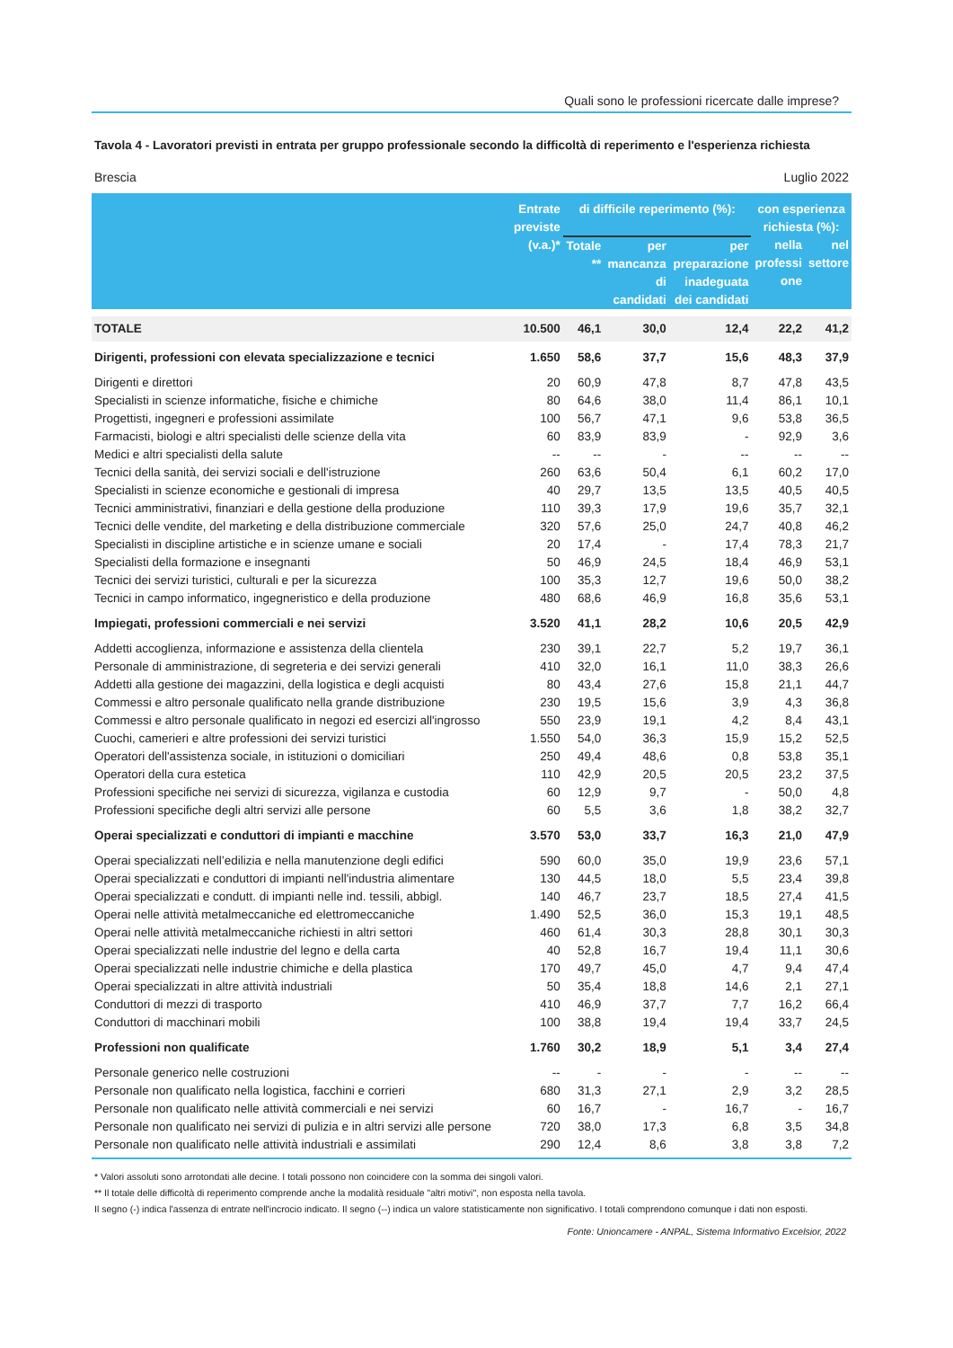Quali sono le professioni ricercate dalle imprese?
Tavola 4 - Lavoratori previsti in entrata per gruppo professionale secondo la difficoltà di reperimento e l'esperienza richiesta
Brescia Luglio 2022
| | Entrate previste (v.a.)* | di difficile reperimento (%): | | | con esperienza richiesta (%): | |
| --- | --- | --- | --- | --- | --- | --- |
| | | Totale ** | per mancanza di candidati | per preparazione inadeguata dei candidati | nella professi one | nel settore |
| TOTALE | 10.500 | 46,1 | 30,0 | 12,4 | 22,2 | 41,2 |
| Dirigenti, professioni con elevata specializzazione e tecnici | 1.650 | 58,6 | 37,7 | 15,6 | 48,3 | 37,9 |
| Dirigenti e direttori | 20 | 60,9 | 47,8 | 8,7 | 47,8 | 43,5 |
| Specialisti in scienze informatiche, fisiche e chimiche | 80 | 64,6 | 38,0 | 11,4 | 86,1 | 10,1 |
| Progettisti, ingegneri e professioni assimilate | 100 | 56,7 | 47,1 | 9,6 | 53,8 | 36,5 |
| Farmacisti, biologi e altri specialisti delle scienze della vita | 60 | 83,9 | 83,9 | - | 92,9 | 3,6 |
| Medici e altri specialisti della salute | -- | -- | - | -- | -- | -- |
| Tecnici della sanità, dei servizi sociali e dell'istruzione | 260 | 63,6 | 50,4 | 6,1 | 60,2 | 17,0 |
| Specialisti in scienze economiche e gestionali di impresa | 40 | 29,7 | 13,5 | 13,5 | 40,5 | 40,5 |
| Tecnici amministrativi, finanziari e della gestione della produzione | 110 | 39,3 | 17,9 | 19,6 | 35,7 | 32,1 |
| Tecnici delle vendite, del marketing e della distribuzione commerciale | 320 | 57,6 | 25,0 | 24,7 | 40,8 | 46,2 |
| Specialisti in discipline artistiche e in scienze umane e sociali | 20 | 17,4 | - | 17,4 | 78,3 | 21,7 |
| Specialisti della formazione e insegnanti | 50 | 46,9 | 24,5 | 18,4 | 46,9 | 53,1 |
| Tecnici dei servizi turistici, culturali e per la sicurezza | 100 | 35,3 | 12,7 | 19,6 | 50,0 | 38,2 |
| Tecnici in campo informatico, ingegneristico e della produzione | 480 | 68,6 | 46,9 | 16,8 | 35,6 | 53,1 |
| Impiegati, professioni commerciali e nei servizi | 3.520 | 41,1 | 28,2 | 10,6 | 20,5 | 42,9 |
| Addetti accoglienza, informazione e assistenza della clientela | 230 | 39,1 | 22,7 | 5,2 | 19,7 | 36,1 |
| Personale di amministrazione, di segreteria e dei servizi generali | 410 | 32,0 | 16,1 | 11,0 | 38,3 | 26,6 |
| Addetti alla gestione dei magazzini, della logistica e degli acquisti | 80 | 43,4 | 27,6 | 15,8 | 21,1 | 44,7 |
| Commessi e altro personale qualificato nella grande distribuzione | 230 | 19,5 | 15,6 | 3,9 | 4,3 | 36,8 |
| Commessi e altro personale qualificato in negozi ed esercizi all'ingrosso | 550 | 23,9 | 19,1 | 4,2 | 8,4 | 43,1 |
| Cuochi, camerieri e altre professioni dei servizi turistici | 1.550 | 54,0 | 36,3 | 15,9 | 15,2 | 52,5 |
| Operatori dell'assistenza sociale, in istituzioni o domiciliari | 250 | 49,4 | 48,6 | 0,8 | 53,8 | 35,1 |
| Operatori della cura estetica | 110 | 42,9 | 20,5 | 20,5 | 23,2 | 37,5 |
| Professioni specifiche nei servizi di sicurezza, vigilanza e custodia | 60 | 12,9 | 9,7 | - | 50,0 | 4,8 |
| Professioni specifiche degli altri servizi alle persone | 60 | 5,5 | 3,6 | 1,8 | 38,2 | 32,7 |
| Operai specializzati e conduttori di impianti e macchine | 3.570 | 53,0 | 33,7 | 16,3 | 21,0 | 47,9 |
| Operai specializzati nell’edilizia e nella manutenzione degli edifici | 590 | 60,0 | 35,0 | 19,9 | 23,6 | 57,1 |
| Operai specializzati e conduttori di impianti nell'industria alimentare | 130 | 44,5 | 18,0 | 5,5 | 23,4 | 39,8 |
| Operai specializzati e condutt. di impianti nelle ind. tessili, abbigl. | 140 | 46,7 | 23,7 | 18,5 | 27,4 | 41,5 |
| Operai nelle attività metalmeccaniche ed elettromeccaniche | 1.490 | 52,5 | 36,0 | 15,3 | 19,1 | 48,5 |
| Operai nelle attività metalmeccaniche richiesti in altri settori | 460 | 61,4 | 30,3 | 28,8 | 30,1 | 30,3 |
| Operai specializzati nelle industrie del legno e della carta | 40 | 52,8 | 16,7 | 19,4 | 11,1 | 30,6 |
| Operai specializzati nelle industrie chimiche e della plastica | 170 | 49,7 | 45,0 | 4,7 | 9,4 | 47,4 |
| Operai specializzati in altre attività industriali | 50 | 35,4 | 18,8 | 14,6 | 2,1 | 27,1 |
| Conduttori di mezzi di trasporto | 410 | 46,9 | 37,7 | 7,7 | 16,2 | 66,4 |
| Conduttori di macchinari mobili | 100 | 38,8 | 19,4 | 19,4 | 33,7 | 24,5 |
| Professioni non qualificate | 1.760 | 30,2 | 18,9 | 5,1 | 3,4 | 27,4 |
| Personale generico nelle costruzioni | -- | - | - | - | -- | -- |
| Personale non qualificato nella logistica, facchini e corrieri | 680 | 31,3 | 27,1 | 2,9 | 3,2 | 28,5 |
| Personale non qualificato nelle attività commerciali e nei servizi | 60 | 16,7 | - | 16,7 | - | 16,7 |
| Personale non qualificato nei servizi di pulizia e in altri servizi alle persone | 720 | 38,0 | 17,3 | 6,8 | 3,5 | 34,8 |
| Personale non qualificato nelle attività industriali e assimilati | 290 | 12,4 | 8,6 | 3,8 | 3,8 | 7,2 |
* Valori assoluti sono arrotondati alle decine. I totali possono non coincidere con la somma dei singoli valori.
** Il totale delle difficoltà di reperimento comprende anche la modalità residuale "altri motivi", non esposta nella tavola.
Il segno (-) indica l'assenza di entrate nell'incrocio indicato. Il segno (--) indica un valore statisticamente non significativo. I totali comprendono comunque i dati non esposti.
Fonte: Unioncamere - ANPAL, Sistema Informativo Excelsior, 2022